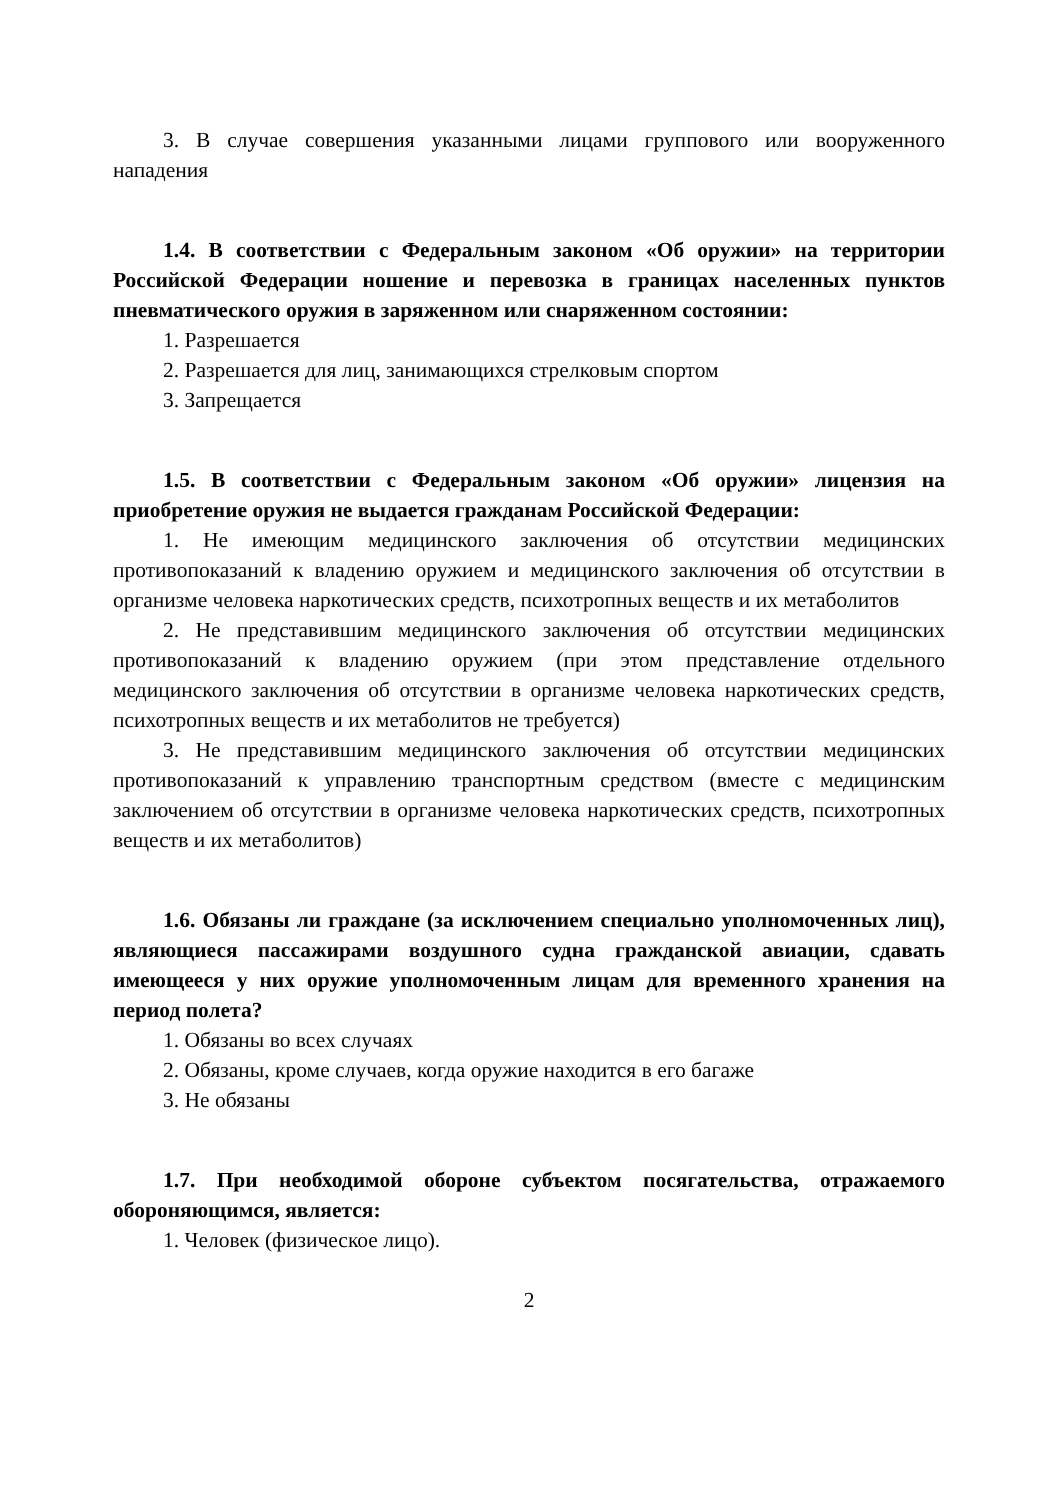3. В случае совершения указанными лицами группового или вооруженного нападения
1.4. В соответствии с Федеральным законом «Об оружии» на территории Российской Федерации ношение и перевозка в границах населенных пунктов пневматического оружия в заряженном или снаряженном состоянии:
1. Разрешается
2. Разрешается для лиц, занимающихся стрелковым спортом
3. Запрещается
1.5. В соответствии с Федеральным законом «Об оружии» лицензия на приобретение оружия не выдается гражданам Российской Федерации:
1. Не имеющим медицинского заключения об отсутствии медицинских противопоказаний к владению оружием и медицинского заключения об отсутствии в организме человека наркотических средств, психотропных веществ и их метаболитов
2. Не представившим медицинского заключения об отсутствии медицинских противопоказаний к владению оружием (при этом представление отдельного медицинского заключения об отсутствии в организме человека наркотических средств, психотропных веществ и их метаболитов не требуется)
3. Не представившим медицинского заключения об отсутствии медицинских противопоказаний к управлению транспортным средством (вместе с медицинским заключением об отсутствии в организме человека наркотических средств, психотропных веществ и их метаболитов)
1.6. Обязаны ли граждане (за исключением специально уполномоченных лиц), являющиеся пассажирами воздушного судна гражданской авиации, сдавать имеющееся у них оружие уполномоченным лицам для временного хранения на период полета?
1. Обязаны во всех случаях
2. Обязаны, кроме случаев, когда оружие находится в его багаже
3. Не обязаны
1.7. При необходимой обороне субъектом посягательства, отражаемого обороняющимся, является:
1. Человек (физическое лицо).
2